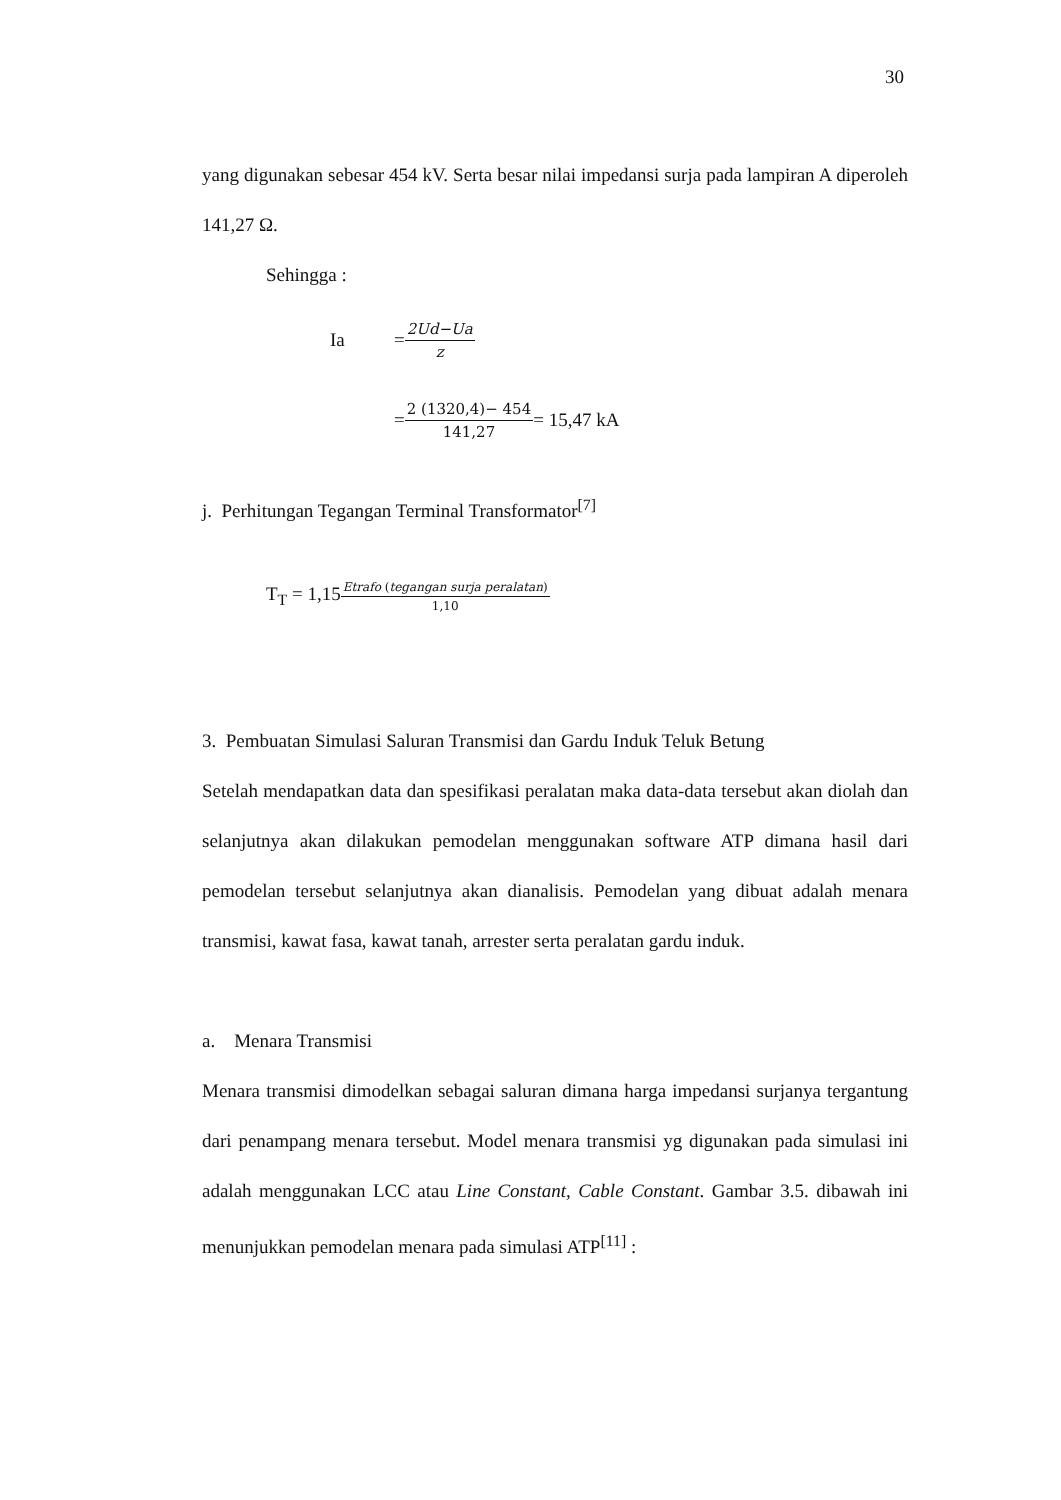30
yang digunakan sebesar 454 kV. Serta besar nilai impedansi surja pada lampiran A diperoleh 141,27 Ω.
Sehingga :
Ia = 2Ud−Ua z
= 2 (1320,4)− 454 141,27 = 15,47 kA
j. Perhitungan Tegangan Terminal Transformator<sup>[7]</sup>
T<sub>T</sub> = 1,15 Etrafo (tegangan surja peralatan) 1,10
3. Pembuatan Simulasi Saluran Transmisi dan Gardu Induk Teluk Betung
Setelah mendapatkan data dan spesifikasi peralatan maka data-data tersebut akan diolah dan selanjutnya akan dilakukan pemodelan menggunakan software ATP dimana hasil dari pemodelan tersebut selanjutnya akan dianalisis. Pemodelan yang dibuat adalah menara transmisi, kawat fasa, kawat tanah, arrester serta peralatan gardu induk.
a. Menara Transmisi
Menara transmisi dimodelkan sebagai saluran dimana harga impedansi surjanya tergantung dari penampang menara tersebut. Model menara transmisi yg digunakan pada simulasi ini adalah menggunakan LCC atau Line Constant, Cable Constant. Gambar 3.5. dibawah ini menunjukkan pemodelan menara pada simulasi ATP<sup>[11]</sup> :